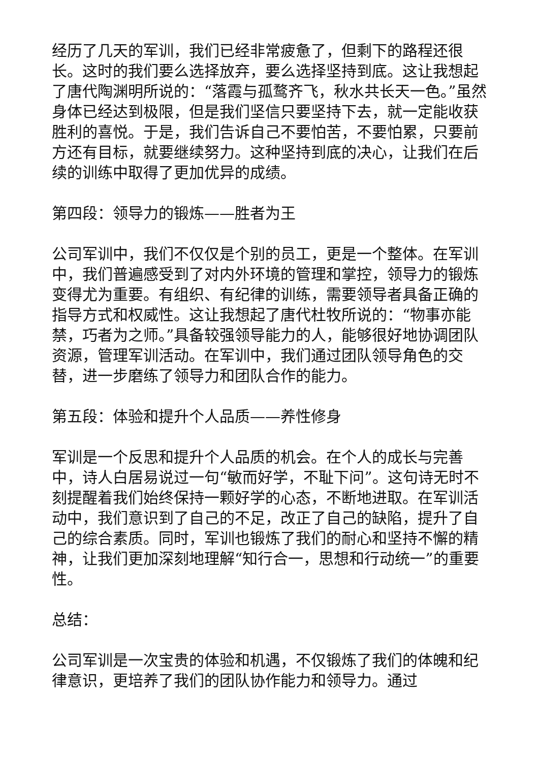经历了几天的军训，我们已经非常疲惫了，但剩下的路程还很长。这时的我们要么选择放弃，要么选择坚持到底。这让我想起了唐代陶渊明所说的：“落霞与孤鹜齐飞，秋水共长天一色。”虽然身体已经达到极限，但是我们坚信只要坚持下去，就一定能收获胜利的喜悦。于是，我们告诉自己不要怕苦，不要怕累，只要前方还有目标，就要继续努力。这种坚持到底的决心，让我们在后续的训练中取得了更加优异的成绩。
第四段：领导力的锻炼——胜者为王
公司军训中，我们不仅仅是个别的员工，更是一个整体。在军训中，我们普遍感受到了对内外环境的管理和掌控，领导力的锻炼变得尤为重要。有组织、有纪律的训练，需要领导者具备正确的指导方式和权威性。这让我想起了唐代杜牧所说的：“物事亦能禁，巧者为之师。”具备较强领导能力的人，能够很好地协调团队资源，管理军训活动。在军训中，我们通过团队领导角色的交替，进一步磨练了领导力和团队合作的能力。
第五段：体验和提升个人品质——养性修身
军训是一个反思和提升个人品质的机会。在个人的成长与完善中，诗人白居易说过一句“敏而好学，不耻下问”。这句诗无时不刻提醒着我们始终保持一颗好学的心态，不断地进取。在军训活动中，我们意识到了自己的不足，改正了自己的缺陷，提升了自己的综合素质。同时，军训也锻炼了我们的耐心和坚持不懈的精神，让我们更加深刻地理解“知行合一，思想和行动统一”的重要性。
总结：
公司军训是一次宝贵的体验和机遇，不仅锻炼了我们的体魄和纪律意识，更培养了我们的团队协作能力和领导力。通过